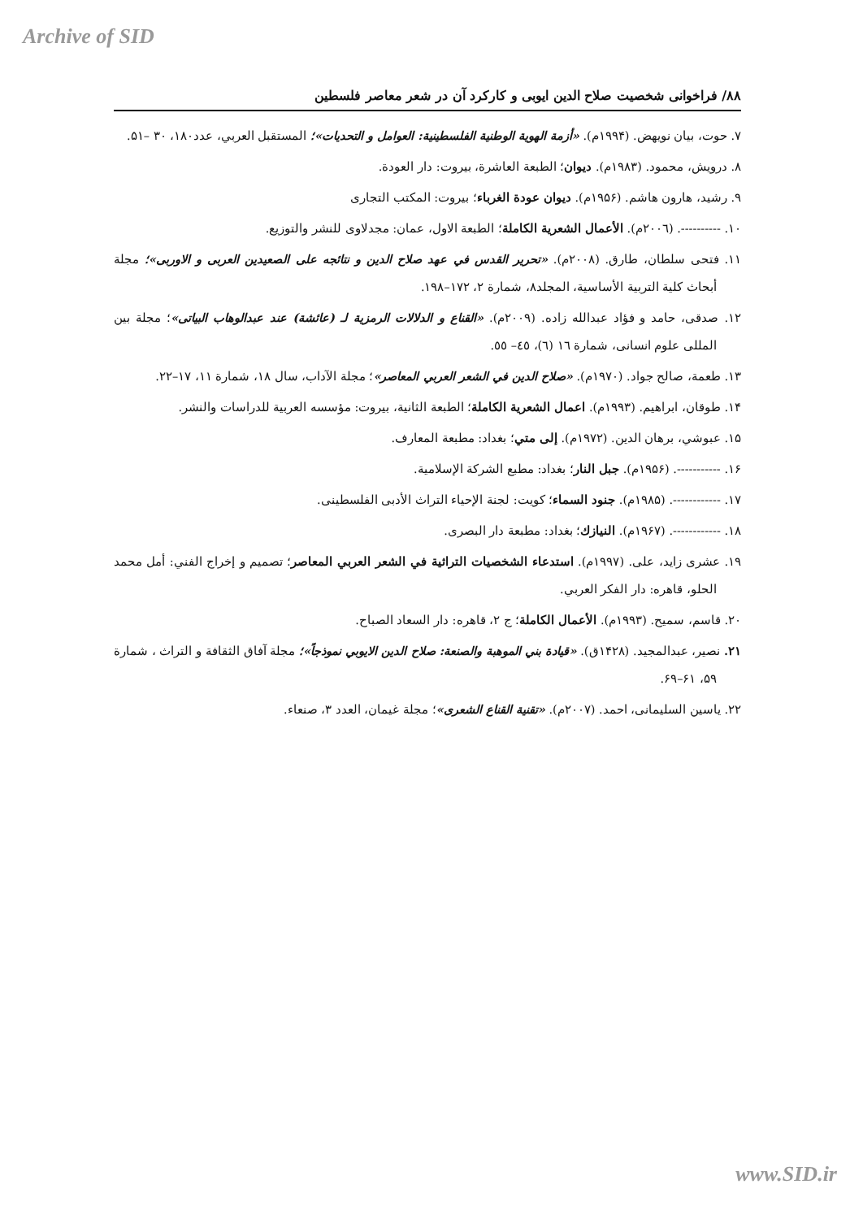Archive of SID
۸۸/ فراخوانی شخصیت صلاح الدین ایوبی و کارکرد آن در شعر معاصر فلسطین
۷. حوت، بیان نویهض. (۱۹۹۴م). «أزمة الهوية الوطنية الفلسطينية: العوامل و التحديات»؛ المستقبل العربي، عدد۱۸۰، ۳۰ –۵۱.
۸. درويش، محمود. (۱۹۸۳م). ديوان؛ الطبعة العاشرة، بيروت: دار العودة.
۹. رشيد، هارون هاشم. (۱۹۵۶م). ديوان عودة الغرباء؛ بيروت: المكتب التجارى
۱۰. ----------. (۲۰۰٦م). الأعمال الشعرية الكاملة؛ الطبعة الاول، عمان: مجدلاوى للنشر والتوزيع.
۱۱. فتحى سلطان، طارق. (۲۰۰۸م). «تحرير القدس في عهد صلاح الدين و نتائجه على الصعيدين العربى و الاوربى»؛ مجلة أبحاث كلية التربية الأساسية، المجلد۸، شمارة ۲، ۱۷۲–۱۹۸.
۱۲. صدقى، حامد و فؤاد عبدالله زاده. (۲۰۰۹م). «القناع و الدلالات الرمزية لـ (عائشة) عند عبدالوهاب البياتى»؛ مجلة بين المللى علوم انسانى، شمارة ١٦ (٦)، ٤٥– ٥٥.
۱۳. طعمة، صالح جواد. (۱۹۷۰م). «صلاح الدين في الشعر العربي المعاصر»؛ مجلة الآداب، سال ۱۸، شمارة ۱۱، ۱۷–۲۲.
۱۴. طوقان، ابراهيم. (۱۹۹۳م). اعمال الشعرية الكاملة؛ الطبعة الثانية، بيروت: مؤسسه العربية للدراسات والنشر.
۱۵. عبوشي، برهان الدين. (۱۹۷۲م). إلى متي؛ بغداد: مطبعة المعارف.
۱۶. -----------. (۱۹۵۶م). جبل النار؛ بغداد: مطبع الشركة الإسلامية.
۱۷. ------------. (۱۹۸۵م). جنود السماء؛ كويت: لجنة الإحياء التراث الأدبى الفلسطينى.
۱۸. ------------. (۱۹۶۷م). النيازك؛ بغداد: مطبعة دار البصرى.
۱۹. عشرى زايد، على. (۱۹۹۷م). استدعاء الشخصيات التراثية في الشعر العربي المعاصر؛ تصميم و إخراج الفني: أمل محمد الحلو، قاهره: دار الفكر العربي.
۲۰. قاسم، سميح. (۱۹۹۳م). الأعمال الكاملة؛ ج ۲، قاهره: دار السعاد الصباح.
۲۱. نصير، عبدالمجيد. (۱۴۲۸ق). «قيادة بني الموهبة والصنعة: صلاح الدين الايوبي نموذجاً»؛ مجلة آفاق الثقافة و التراث ، شمارة ۵۹، ۶۱–۶۹.
۲۲. ياسين السليمانى، احمد. (۲۰۰۷م). «تقنية القناع الشعرى»؛ مجلة غيمان، العدد ۳، صنعاء.
www.SID.ir